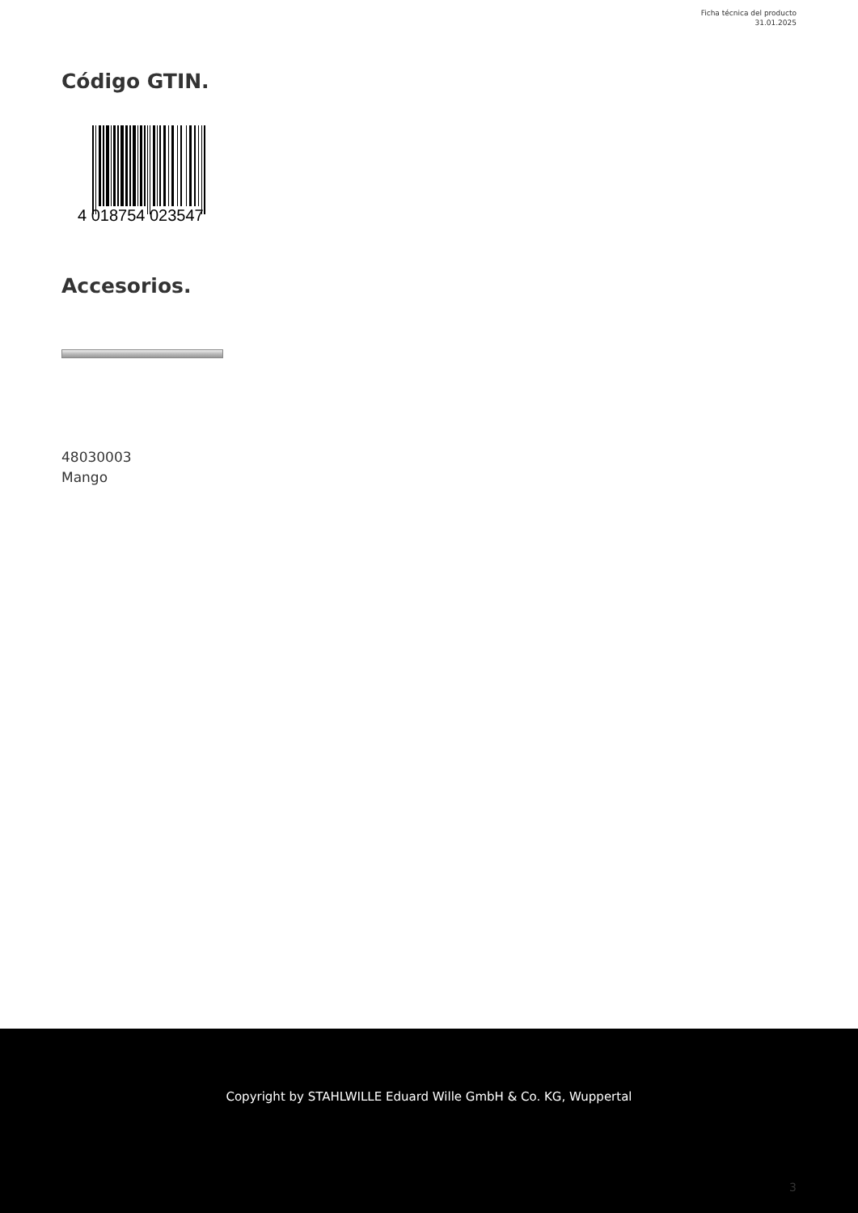Ficha técnica del producto
31.01.2025
Código GTIN.
4 018754 023547
Accesorios.
48030003
Mango
Copyright by STAHLWILLE Eduard Wille GmbH & Co. KG, Wuppertal
3